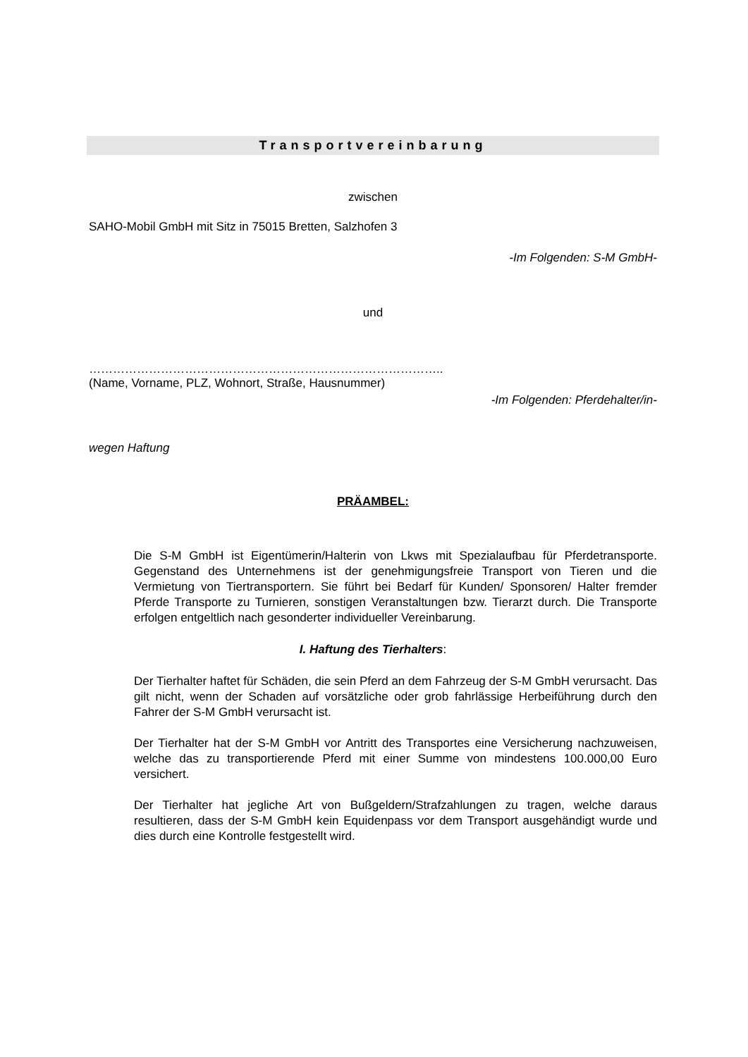Transportvereinbarung
zwischen
SAHO-Mobil GmbH mit Sitz in 75015 Bretten, Salzhofen 3
-Im Folgenden: S-M GmbH-
und
……………………………………………………………………………..
(Name, Vorname, PLZ, Wohnort, Straße, Hausnummer)
-Im Folgenden: Pferdehalter/in-
wegen Haftung
PRÄAMBEL:
Die S-M GmbH ist Eigentümerin/Halterin von Lkws mit Spezialaufbau für Pferdetransporte. Gegenstand des Unternehmens ist der genehmigungsfreie Transport von Tieren und die Vermietung von Tiertransportern. Sie führt bei Bedarf für Kunden/ Sponsoren/ Halter fremder Pferde Transporte zu Turnieren, sonstigen Veranstaltungen bzw. Tierarzt durch. Die Transporte erfolgen entgeltlich nach gesonderter individueller Vereinbarung.
I. Haftung des Tierhalters:
Der Tierhalter haftet für Schäden, die sein Pferd an dem Fahrzeug der S-M GmbH verursacht. Das gilt nicht, wenn der Schaden auf vorsätzliche oder grob fahrlässige Herbeiführung durch den Fahrer der S-M GmbH verursacht ist.
Der Tierhalter hat der S-M GmbH vor Antritt des Transportes eine Versicherung nachzuweisen, welche das zu transportierende Pferd mit einer Summe von mindestens 100.000,00 Euro versichert.
Der Tierhalter hat jegliche Art von Bußgeldern/Strafzahlungen zu tragen, welche daraus resultieren, dass der S-M GmbH kein Equidenpass vor dem Transport ausgehändigt wurde und dies durch eine Kontrolle festgestellt wird.